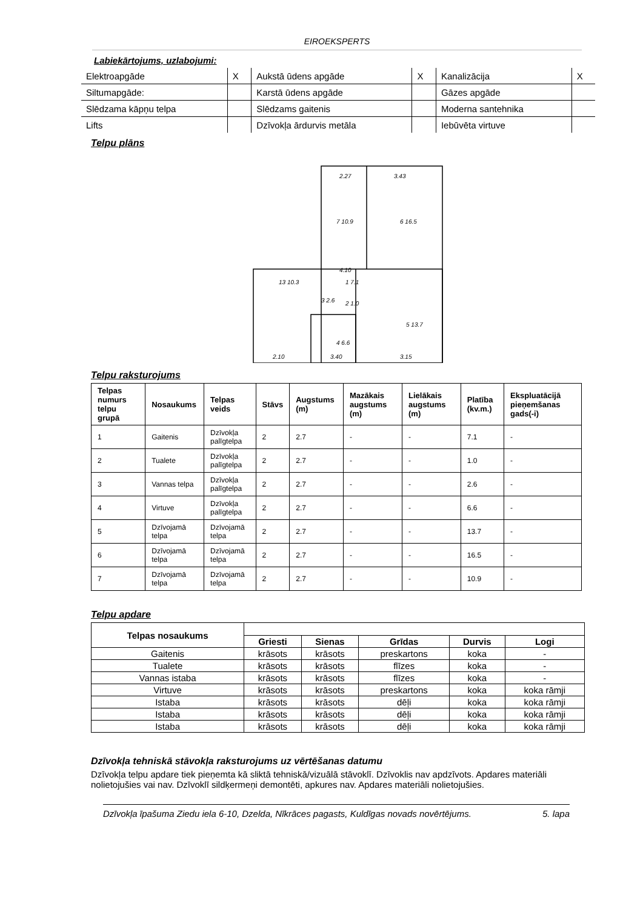EIROEKSPERTS
Labiekārtojums, uzlabojumi:
| Elektroapgāde | X | Aukstā ūdens apgāde | X | Kanalizācija | X |
| Siltumapgāde: | | Karstā ūdens apgāde | | Gāzes apgāde | |
| Slēdzama kāpņu telpa | | Slēdzams gaitenis | | Moderna santehnika | |
| Lifts | | Dzīvokļa ārdurvis metāla | | Iebūvēta virtuve | |
Telpu plāns
2.27
3.43
7 10.9
6 16.5
4.10
1 7.1
13 10.3
3 2.6
2 1.0
5 13.7
4 6.6
2.10
3.40
3.15
Telpu raksturojums
| Telpas numurs telpu grupā | Nosaukums | Telpas veids | Stāvs | Augstums (m) | Mazākais augstums (m) | Lielākais augstums (m) | Platība (kv.m.) | Ekspluatācijā pieņemšanas gads(-i) |
| --- | --- | --- | --- | --- | --- | --- | --- | --- |
| 1 | Gaitenis | Dzīvokļa palīgtelpa | 2 | 2.7 | - | - | 7.1 | - |
| 2 | Tualete | Dzīvokļa palīgtelpa | 2 | 2.7 | - | - | 1.0 | - |
| 3 | Vannas telpa | Dzīvokļa palīgtelpa | 2 | 2.7 | - | - | 2.6 | - |
| 4 | Virtuve | Dzīvokļa palīgtelpa | 2 | 2.7 | - | - | 6.6 | - |
| 5 | Dzīvojamā telpa | Dzīvojamā telpa | 2 | 2.7 | - | - | 13.7 | - |
| 6 | Dzīvojamā telpa | Dzīvojamā telpa | 2 | 2.7 | - | - | 16.5 | - |
| 7 | Dzīvojamā telpa | Dzīvojamā telpa | 2 | 2.7 | - | - | 10.9 | - |
Telpu apdare
| Telpas nosaukums | | | | | |
| --- | --- | --- | --- | --- | --- |
| | Griesti | Sienas | Grīdas | Durvis | Logi |
| Gaitenis | krāsots | krāsots | preskartons | koka | - |
| Tualete | krāsots | krāsots | flīzes | koka | - |
| Vannas istaba | krāsots | krāsots | flīzes | koka | - |
| Virtuve | krāsots | krāsots | preskartons | koka | koka rāmji |
| Istaba | krāsots | krāsots | dēļi | koka | koka rāmji |
| Istaba | krāsots | krāsots | dēļi | koka | koka rāmji |
| Istaba | krāsots | krāsots | dēļi | koka | koka rāmji |
Dzīvokļa tehniskā stāvokļa raksturojums uz vērtēšanas datumu
Dzīvokļa telpu apdare tiek pieņemta kā sliktā tehniskā/vizuālā stāvoklī. Dzīvoklis nav apdzīvots. Apdares materiāli nolietojušies vai nav. Dzīvoklī sildķermeņi demontēti, apkures nav. Apdares materiāli nolietojušies.
Dzīvokļa īpašuma Ziedu iela 6-10, Dzelda, Nīkrāces pagasts, Kuldīgas novads novērtējums. 5. lapa